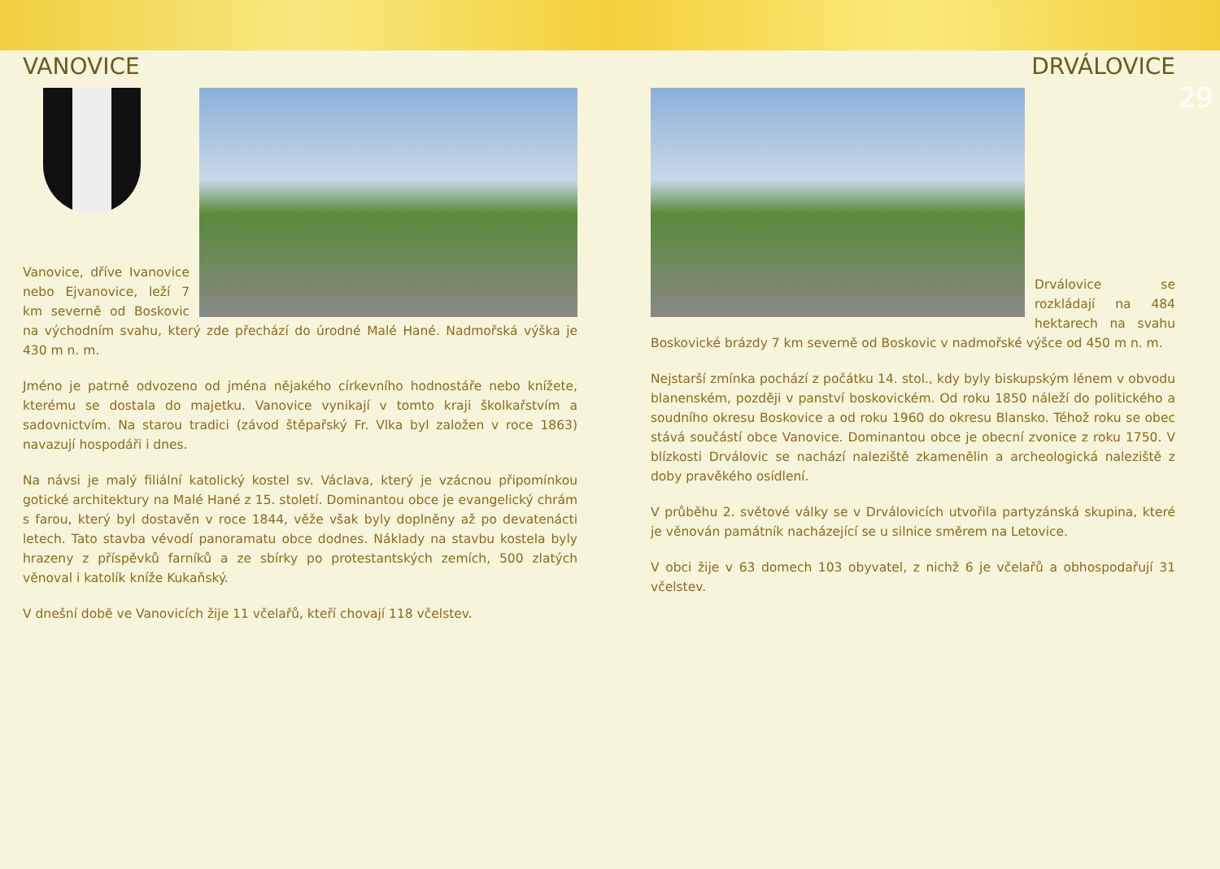VANOVICE
Vanovice, dříve Ivanovice nebo Ejvanovice, leží 7 km severně od Boskovic na východním svahu, který zde přechází do úrodné Malé Hané. Nadmořská výška je 430 m n. m.
Jméno je patrně odvozeno od jména nějakého církevního hodnostáře nebo knížete, kterému se dostala do majetku. Vanovice vynikají v tomto kraji školkařstvím a sadovnictvím. Na starou tradici (závod štěpařský Fr. Vlka byl založen v roce 1863) navazují hospodáři i dnes.
Na návsi je malý filiální katolický kostel sv. Václava, který je vzácnou připomínkou gotické architektury na Malé Hané z 15. století. Dominantou obce je evangelický chrám s farou, který byl dostavěn v roce 1844, věže však byly doplněny až po devatenácti letech. Tato stavba vévodí panoramatu obce dodnes. Náklady na stavbu kostela byly hrazeny z příspěvků farníků a ze sbírky po protestantských zemích, 500 zlatých věnoval i katolík kníže Kukaňský.
V dnešní době ve Vanovicích žije 11 včelařů, kteří chovají 118 včelstev.
DRVÁLOVICE
Drválovice se rozkládají na 484 hektarech na svahu Boskovické brázdy 7 km severně od Boskovic v nadmořské výšce od 450 m n. m.
Nejstarší zmínka pochází z počátku 14. stol., kdy byly biskupským lénem v obvodu blanenském, později v panství boskovickém. Od roku 1850 náleží do politického a soudního okresu Boskovice a od roku 1960 do okresu Blansko. Téhož roku se obec stává součástí obce Vanovice. Dominantou obce je obecní zvonice z roku 1750. V blízkosti Drválovic se nachází naleziště zkamenělin a archeologická naleziště z doby pravěkého osídlení.
V průběhu 2. světové války se v Drválovicích utvořila partyzánská skupina, které je věnován památník nacházející se u silnice směrem na Letovice.
V obci žije v 63 domech 103 obyvatel, z nichž 6 je včelařů a obhospodařují 31 včelstev.
29